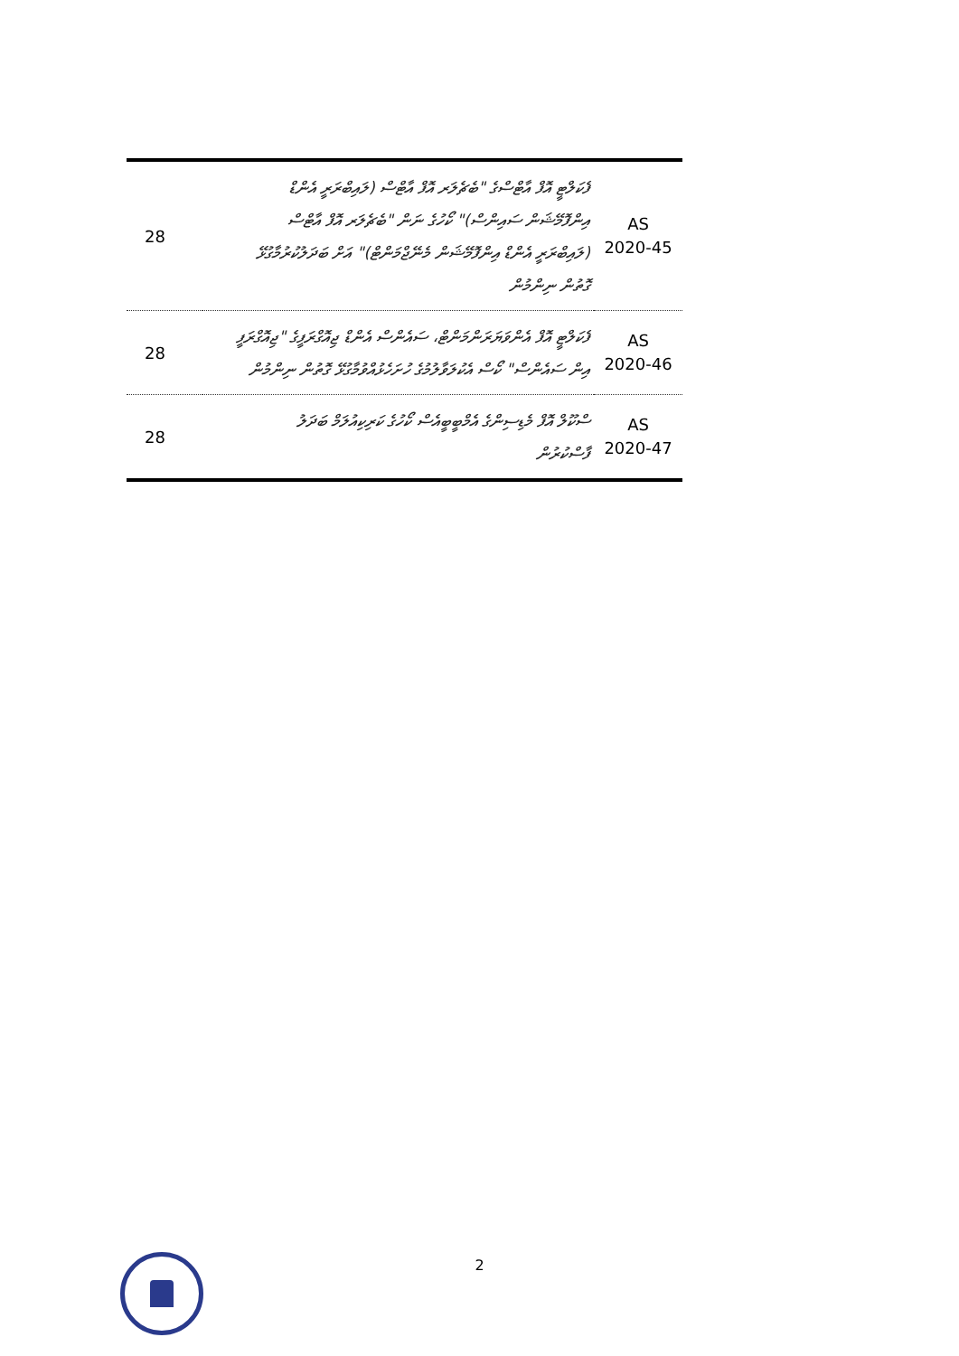| 28 | ފެކަލްޓީ އޮފް އާޓްސްގެ "ބެޗެލަރ އޮފް އާޓްސް (ލައިބްރަރީ އެންޑް އިންފޮމޭޝަން ސައިންސް)" ކޯހުގެ ނަން "ބެޗެލަރ އޮފް އާޓްސް (ލައިބްރަރީ އެންޑް އިންފޮމޭޝަން މެނޭޖްމަންޓް)" އަށް ބަދަލުކުރުމާގުޅޭ ގޮތުން ނިންމުން | AS 2020-45 |
| 28 | ފެކަލްޓީ އޮފް އެންވަޔަރަންމަންޓް، ސައެންސް އެންޑް ޖިއޮގްރަފީގެ "ޖިއޮގްރަފީ އިން ސައެންސް" ކޯސް އެކުލަވާލުމުގެ ހުށަހެޅުއްވުމާގުޅޭ ގޮތުން ނިންމުން | AS 2020-46 |
| 28 | ސްކޫލް އޮފް މެޑިސިންގެ އެމްބީބީއެސް ކޯހުގެ ކަރިކިއުލަމް ބަދަލު ފާސްކުރުން | AS 2020-47 |
2